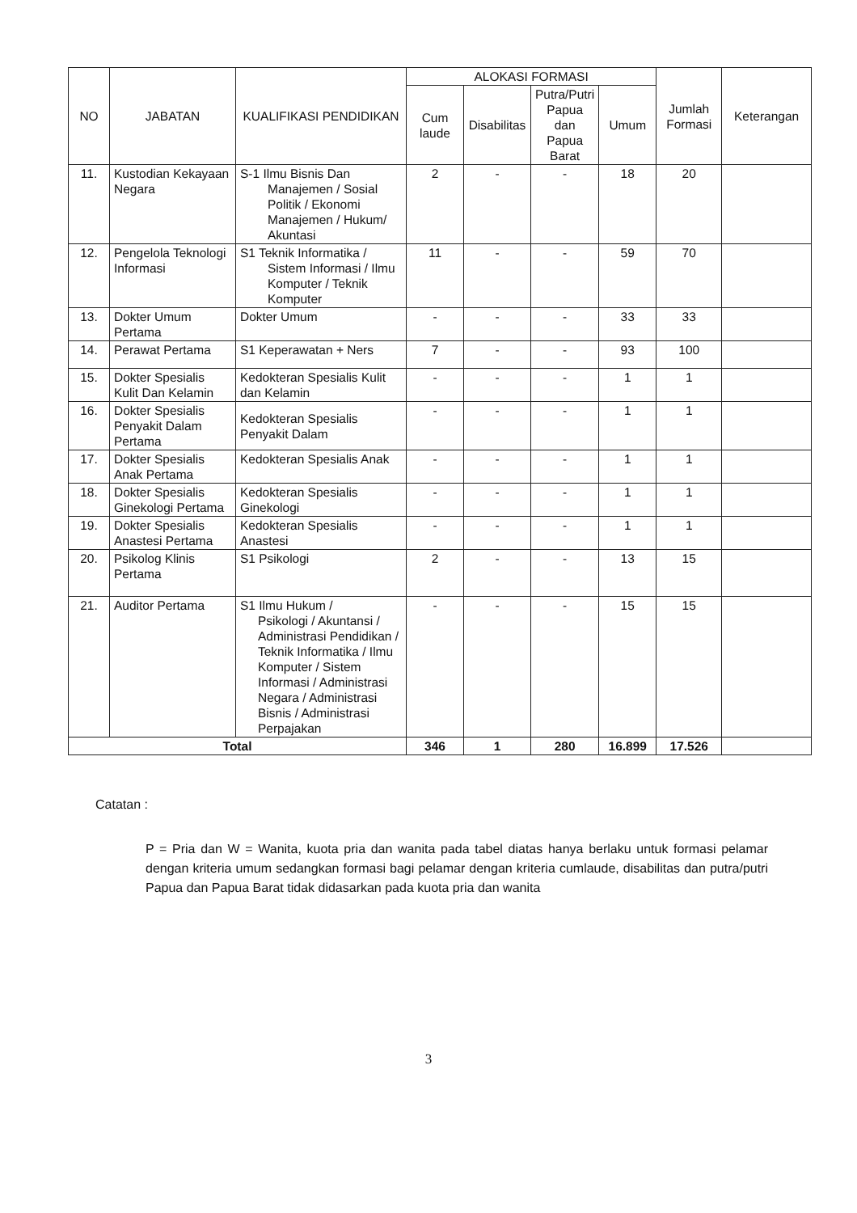| NO | JABATAN | KUALIFIKASI PENDIDIKAN | ALOKASI FORMASI | | | | Jumlah Formasi | Keterangan |
| --- | --- | --- | --- | --- | --- | --- | --- | --- |
| | | | Cum laude | Disabilitas | Putra/Putri Papua dan Papua Barat | Umum | | |
| 11. | Kustodian Kekayaan Negara | S-1 Ilmu Bisnis Dan Manajemen / Sosial Politik / Ekonomi Manajemen / Hukum/ Akuntasi | 2 | - | - | 18 | 20 | |
| 12. | Pengelola Teknologi Informasi | S1 Teknik Informatika / Sistem Informasi / Ilmu Komputer / Teknik Komputer | 11 | - | - | 59 | 70 | |
| 13. | Dokter Umum Pertama | Dokter Umum | - | - | - | 33 | 33 | |
| 14. | Perawat Pertama | S1 Keperawatan + Ners | 7 | - | - | 93 | 100 | |
| 15. | Dokter Spesialis Kulit Dan Kelamin | Kedokteran Spesialis Kulit dan Kelamin | - | - | - | 1 | 1 | |
| 16. | Dokter Spesialis Penyakit Dalam Pertama | Kedokteran Spesialis Penyakit Dalam | - | - | - | 1 | 1 | |
| 17. | Dokter Spesialis Anak Pertama | Kedokteran Spesialis Anak | - | - | - | 1 | 1 | |
| 18. | Dokter Spesialis Ginekologi Pertama | Kedokteran Spesialis Ginekologi | - | - | - | 1 | 1 | |
| 19. | Dokter Spesialis Anastesi Pertama | Kedokteran Spesialis Anastesi | - | - | - | 1 | 1 | |
| 20. | Psikolog Klinis Pertama | S1 Psikologi | 2 | - | - | 13 | 15 | |
| 21. | Auditor Pertama | S1 Ilmu Hukum / Psikologi / Akuntansi / Administrasi Pendidikan / Teknik Informatika / Ilmu Komputer / Sistem Informasi / Administrasi Negara / Administrasi Bisnis / Administrasi Perpajakan | - | - | - | 15 | 15 | |
| Total | | | 346 | 1 | 280 | 16.899 | 17.526 | |
Catatan :
P = Pria dan W = Wanita, kuota pria dan wanita pada tabel diatas hanya berlaku untuk formasi pelamar dengan kriteria umum sedangkan formasi bagi pelamar dengan kriteria cumlaude, disabilitas dan putra/putri Papua dan Papua Barat tidak didasarkan pada kuota pria dan wanita
3